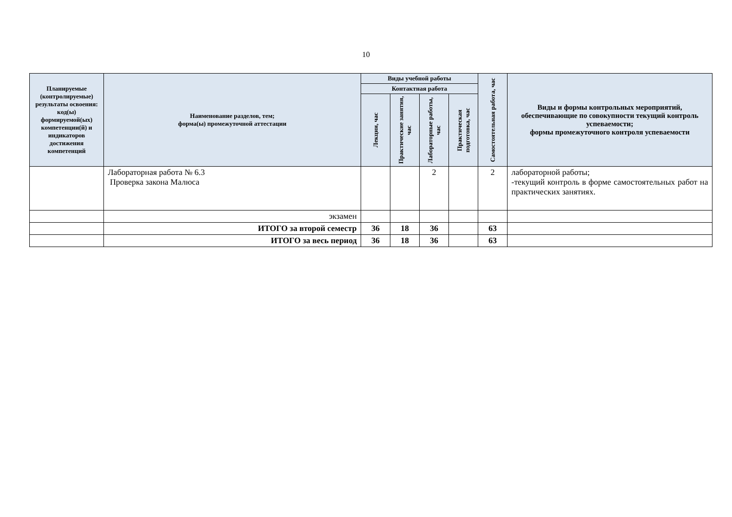10
| Планируемые (контролируемые) результаты освоения: код(ы) формируемой(ых) компетенции(й) и индикаторов достижения компетенций | Наименование разделов, тем; форма(ы) промежуточной аттестации | Виды учебной работы | | | | Самостоятельная работа, час | Виды и формы контрольных мероприятий, обеспечивающие по совокупности текущий контроль успеваемости; формы промежуточного контроля успеваемости |
| --- | --- | --- | --- | --- | --- | --- | --- |
| | | Контактная работа | | | | | |
| | | Лекции, час | Практические занятия, час | Лабораторные работы, час | Практическая подготовка, час | | |
| | Лабораторная работа № 6.3 Проверка закона Малюса | | | 2 | | 2 | лабораторной работы; -текущий контроль в форме самостоятельных работ на практических занятиях. |
| | экзамен | | | | | | |
| | ИТОГО за второй семестр | 36 | 18 | 36 | | 63 | |
| | ИТОГО за весь период | 36 | 18 | 36 | | 63 | |